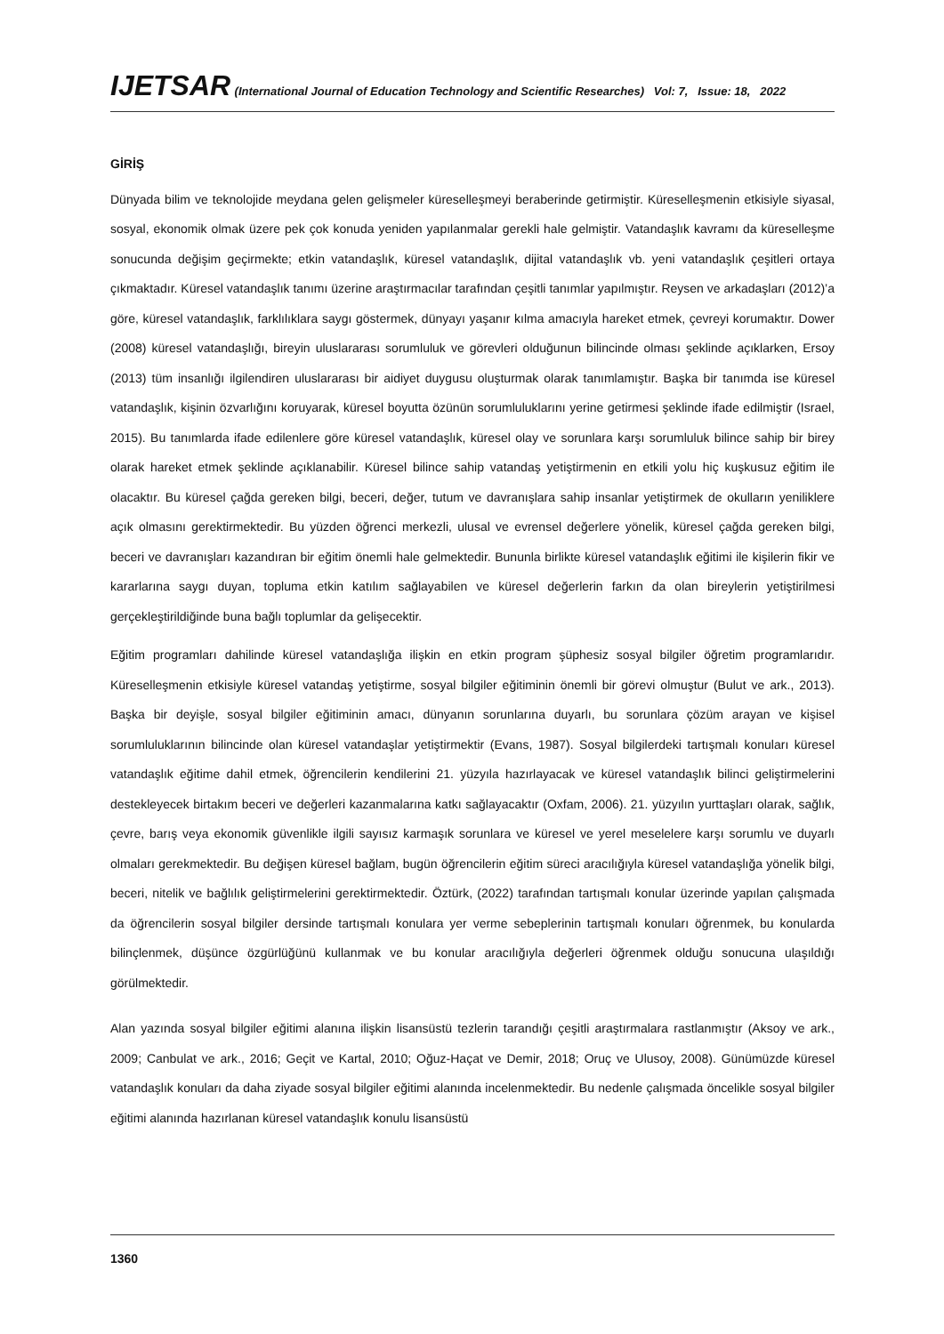IJETSAR (International Journal of Education Technology and Scientific Researches) Vol: 7, Issue: 18, 2022
GİRİŞ
Dünyada bilim ve teknolojide meydana gelen gelişmeler küreselleşmeyi beraberinde getirmiştir. Küreselleşmenin etkisiyle siyasal, sosyal, ekonomik olmak üzere pek çok konuda yeniden yapılanmalar gerekli hale gelmiştir. Vatandaşlık kavramı da küreselleşme sonucunda değişim geçirmekte; etkin vatandaşlık, küresel vatandaşlık, dijital vatandaşlık vb. yeni vatandaşlık çeşitleri ortaya çıkmaktadır. Küresel vatandaşlık tanımı üzerine araştırmacılar tarafından çeşitli tanımlar yapılmıştır. Reysen ve arkadaşları (2012)’a göre, küresel vatandaşlık, farklılıklara saygı göstermek, dünyayı yaşanır kılma amacıyla hareket etmek, çevreyi korumaktır. Dower (2008) küresel vatandaşlığı, bireyin uluslararası sorumluluk ve görevleri olduğunun bilincinde olması şeklinde açıklarken, Ersoy (2013) tüm insanlığı ilgilendiren uluslararası bir aidiyet duygusu oluşturmak olarak tanımlamıştır. Başka bir tanımda ise küresel vatandaşlık, kişinin özvarlığını koruyarak, küresel boyutta özünün sorumluluklarını yerine getirmesi şeklinde ifade edilmiştir (Israel, 2015). Bu tanımlarda ifade edilenlere göre küresel vatandaşlık, küresel olay ve sorunlara karşı sorumluluk bilince sahip bir birey olarak hareket etmek şeklinde açıklanabilir. Küresel bilince sahip vatandaş yetiştirmenin en etkili yolu hiç kuşkusuz eğitim ile olacaktır. Bu küresel çağda gereken bilgi, beceri, değer, tutum ve davranışlara sahip insanlar yetiştirmek de okulların yeniliklere açık olmasını gerektirmektedir. Bu yüzden öğrenci merkezli, ulusal ve evrensel değerlere yönelik, küresel çağda gereken bilgi, beceri ve davranışları kazandıran bir eğitim önemli hale gelmektedir. Bununla birlikte küresel vatandaşlık eğitimi ile kişilerin fikir ve kararlarına saygı duyan, topluma etkin katılım sağlayabilen ve küresel değerlerin farkın da olan bireylerin yetiştirilmesi gerçekleştirildiğinde buna bağlı toplumlar da gelişecektir.
Eğitim programları dahilinde küresel vatandaşlığa ilişkin en etkin program şüphesiz sosyal bilgiler öğretim programlarıdır. Küreselleşmenin etkisiyle küresel vatandaş yetiştirme, sosyal bilgiler eğitiminin önemli bir görevi olmuştur (Bulut ve ark., 2013). Başka bir deyişle, sosyal bilgiler eğitiminin amacı, dünyanın sorunlarına duyarlı, bu sorunlara çözüm arayan ve kişisel sorumluluklarının bilincinde olan küresel vatandaşlar yetiştirmektir (Evans, 1987). Sosyal bilgilerdeki tartışmalı konuları küresel vatandaşlık eğitime dahil etmek, öğrencilerin kendilerini 21. yüzyıla hazırlayacak ve küresel vatandaşlık bilinci geliştirmelerini destekleyecek birtakım beceri ve değerleri kazanmalarına katkı sağlayacaktır (Oxfam, 2006). 21. yüzyılın yurttaşları olarak, sağlık, çevre, barış veya ekonomik güvenlikle ilgili sayısız karmaşık sorunlara ve küresel ve yerel meselelere karşı sorumlu ve duyarlı olmaları gerekmektedir. Bu değişen küresel bağlam, bugün öğrencilerin eğitim süreci aracılığıyla küresel vatandaşlığa yönelik bilgi, beceri, nitelik ve bağlılık geliştirmelerini gerektirmektedir. Öztürk, (2022) tarafından tartışmalı konular üzerinde yapılan çalışmada da öğrencilerin sosyal bilgiler dersinde tartışmalı konulara yer verme sebeplerinin tartışmalı konuları öğrenmek, bu konularda bilinçlenmek, düşünce özgürlüğünü kullanmak ve bu konular aracılığıyla değerleri öğrenmek olduğu sonucuna ulaşıldığı görülmektedir.
Alan yazında sosyal bilgiler eğitimi alanına ilişkin lisansüstü tezlerin tarandığı çeşitli araştırmalara rastlanmıştır (Aksoy ve ark., 2009; Canbulat ve ark., 2016; Geçit ve Kartal, 2010; Oğuz-Haçat ve Demir, 2018; Oruç ve Ulusoy, 2008). Günümüzde küresel vatandaşlık konuları da daha ziyade sosyal bilgiler eğitimi alanında incelenmektedir. Bu nedenle çalışmada öncelikle sosyal bilgiler eğitimi alanında hazırlanan küresel vatandaşlık konulu lisansüstü
1360